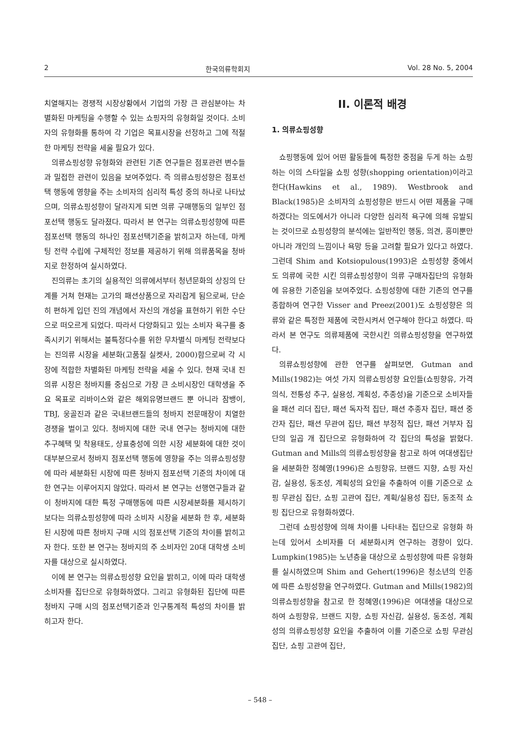2 한국의류학회지 Vol. 28 No. 5, 2004
치열해지는 경쟁적 시장상황에서 기업의 가장 큰 관심분야는 차별화된 마케팅을 수행할 수 있는 쇼핑자의 유형화일 것이다. 소비자의 유형화를 통하여 각 기업은 목표시장을 선정하고 그에 적절한 마케팅 전략을 세울 필요가 있다.
의류쇼핑성향 유형화와 관련된 기존 연구들은 점포관련 변수들과 밀접한 관련이 있음을 보여주었다. 즉 의류쇼핑성향은 점포선택 행동에 영향을 주는 소비자의 심리적 특성 중의 하나로 나타났으며, 의류쇼핑성향이 달라지게 되면 의류 구매행동의 일부인 점포선택 행동도 달라졌다. 따라서 본 연구는 의류쇼핑성향에 따른 점포선택 행동의 하나인 점포선택기준을 밝히고자 하는데, 마케팅 전략 수립에 구체적인 정보를 제공하기 위해 의류품목을 청바지로 한정하여 실시하였다.
진의류는 초기의 실용적인 의류에서부터 청년문화의 상징의 단계를 거쳐 현재는 고가의 패션상품으로 자리잡게 됨으로써, 단순히 편하게 입던 진의 개념에서 자신의 개성을 표현하기 위한 수단으로 떠오르게 되었다. 따라서 다양화되고 있는 소비자 욕구를 충족시키기 위해서는 불특정다수를 위한 무차별식 마케팅 전략보다는 진의류 시장을 세분화(고품질 실켓사, 2000)함으로써 각 시장에 적합한 차별화된 마케팅 전략을 세울 수 있다. 현재 국내 진의류 시장은 청바지를 중심으로 가장 큰 소비시장인 대학생을 주요 목표로 리바이스와 같은 해외유명브랜드 뿐 아니라 잠뱅이, TBJ, 웅골진과 같은 국내브랜드들의 청바지 전문매장이 치열한 경쟁을 벌이고 있다. 청바지에 대한 국내 연구는 청바지에 대한 추구혜택 및 착용태도, 상표충성에 의한 시장 세분화에 대한 것이 대부분으로서 청바지 점포선택 행동에 영향을 주는 의류쇼핑성향에 따라 세분화된 시장에 따른 청바지 점포선택 기준의 차이에 대한 연구는 이루어지지 않았다. 따라서 본 연구는 선행연구들과 같이 청바지에 대한 특정 구매행동에 따른 시장세분화를 제시하기 보다는 의류쇼핑성향에 따라 소비자 시장을 세분화 한 후, 세분화된 시장에 따른 청바지 구매 시의 점포선택 기준의 차이를 밝히고자 한다. 또한 본 연구는 청바지의 주 소비자인 20대 대학생 소비자를 대상으로 실시하였다.
이에 본 연구는 의류쇼핑성향 요인을 밝히고, 이에 따라 대학생 소비자를 집단으로 유형화하였다. 그리고 유형화된 집단에 따른 청바지 구매 시의 점포선택기준과 인구통계적 특성의 차이를 밝히고자 한다.
II. 이론적 배경
1. 의류쇼핑성향
쇼핑행동에 있어 어떤 활동들에 특정한 중점을 두게 하는 쇼핑하는 이의 스타일을 쇼핑 성향(shopping orientation)이라고 한다(Hawkins et al., 1989). Westbrook and Black(1985)은 소비자의 쇼핑성향은 반드시 어떤 제품을 구매하겠다는 의도에서가 아니라 다양한 심리적 욕구에 의해 유발되는 것이므로 쇼핑성향의 분석에는 일반적인 행동, 의견, 흥미뿐만 아니라 개인의 느낌이나 욕망 등을 고려할 필요가 있다고 하였다. 그런데 Shim and Kotsiopulous(1993)은 쇼핑성향 중에서도 의류에 국한 시킨 의류쇼핑성향이 의류 구매자집단의 유형화에 유용한 기준임을 보여주었다. 쇼핑성향에 대한 기존의 연구를 종합하여 연구한 Visser and Preez(2001)도 쇼핑성향은 의류와 같은 특정한 제품에 국한시켜서 연구해야 한다고 하였다. 따라서 본 연구도 의류제품에 국한시킨 의류쇼핑성향을 연구하였다.
의류쇼핑성향에 관한 연구를 살펴보면, Gutman and Mills(1982)는 여섯 가지 의류쇼핑성향 요인들(쇼핑향유, 가격 의식, 전통성 추구, 실용성, 계획성, 추종성)을 기준으로 소비자들을 패션 리더 집단, 패션 독자적 집단, 패션 추종자 집단, 패션 중간자 집단, 패션 무관여 집단, 패션 부정적 집단, 패션 거부자 집단의 일곱 개 집단으로 유형화하여 각 집단의 특성을 밝혔다. Gutman and Mills의 의류쇼핑성향을 참고로 하여 여대생집단을 세분화한 정혜영(1996)은 쇼핑향유, 브랜드 지향, 쇼핑 자신감, 실용성, 동조성, 계획성의 요인을 추출하여 이를 기준으로 쇼핑 무관심 집단, 쇼핑 고관여 집단, 계획/실용성 집단, 동조적 쇼핑 집단으로 유형화하였다.
그런데 쇼핑성향에 의해 차이를 나타내는 집단으로 유형화 하는데 있어서 소비자를 더 세분화시켜 연구하는 경향이 있다. Lumpkin(1985)는 노년층을 대상으로 쇼핑성향에 따른 유형화를 실시하였으며 Shim and Gehert(1996)은 청소년의 인종에 따른 쇼핑성향을 연구하였다. Gutman and Mills(1982)의 의류쇼핑성향을 참고로 한 정혜영(1996)은 여대생을 대상으로 하여 쇼핑향유, 브랜드 지향, 쇼핑 자신감, 실용성, 동조성, 계획성의 의류쇼핑성향 요인을 추출하여 이를 기준으로 쇼핑 무관심 집단, 쇼핑 고관여 집단,
– 548 –